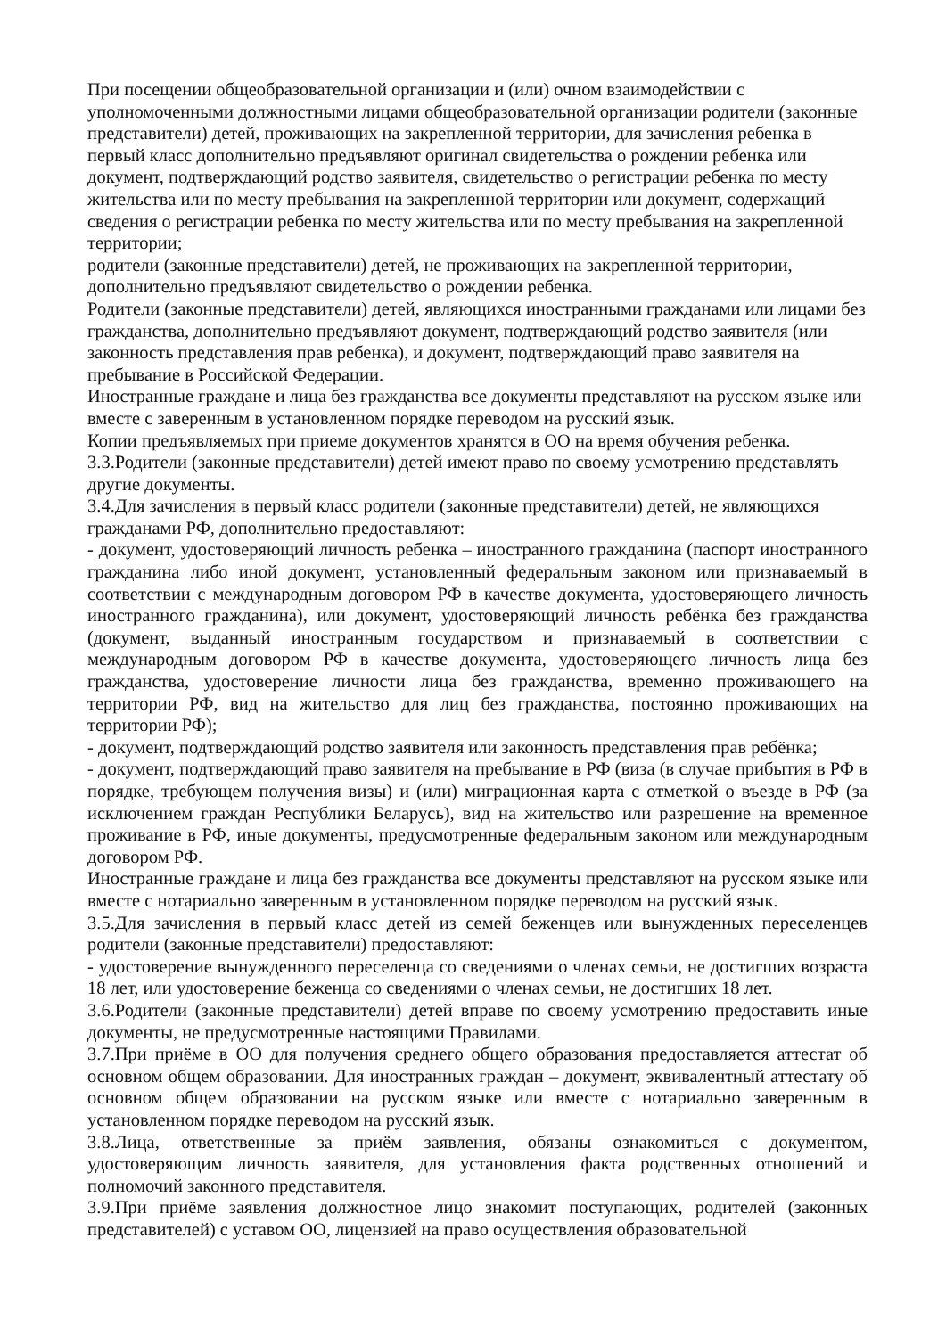При посещении общеобразовательной организации и (или) очном взаимодействии с уполномоченными должностными лицами общеобразовательной организации родители (законные представители) детей, проживающих на закрепленной территории, для зачисления ребенка в первый класс дополнительно предъявляют оригинал свидетельства о рождении ребенка или документ, подтверждающий родство заявителя, свидетельство о регистрации ребенка по месту жительства или по месту пребывания на закрепленной территории или документ, содержащий сведения о регистрации ребенка по месту жительства или по месту пребывания на закрепленной территории;
родители (законные представители) детей, не проживающих на закрепленной территории, дополнительно предъявляют свидетельство о рождении ребенка.
Родители (законные представители) детей, являющихся иностранными гражданами или лицами без гражданства, дополнительно предъявляют документ, подтверждающий родство заявителя (или законность представления прав ребенка), и документ, подтверждающий право заявителя на пребывание в Российской Федерации.
Иностранные граждане и лица без гражданства все документы представляют на русском языке или вместе с заверенным в установленном порядке переводом на русский язык.
Копии предъявляемых при приеме документов хранятся в ОО на время обучения ребенка.
3.3.Родители (законные представители) детей имеют право по своему усмотрению представлять другие документы.
3.4.Для зачисления в первый класс родители (законные представители) детей, не являющихся гражданами РФ, дополнительно предоставляют:
- документ, удостоверяющий личность ребенка – иностранного гражданина (паспорт иностранного гражданина либо иной документ, установленный федеральным законом или признаваемый в соответствии с международным договором РФ в качестве документа, удостоверяющего личность иностранного гражданина), или документ, удостоверяющий личность ребёнка без гражданства (документ, выданный иностранным государством и признаваемый в соответствии с международным договором РФ в качестве документа, удостоверяющего личность лица без гражданства, удостоверение личности лица без гражданства, временно проживающего на территории РФ, вид на жительство для лиц без гражданства, постоянно проживающих на территории РФ);
- документ, подтверждающий родство заявителя или законность представления прав ребёнка;
- документ, подтверждающий право заявителя на пребывание в РФ (виза (в случае прибытия в РФ в порядке, требующем получения визы) и (или) миграционная карта с отметкой о въезде в РФ (за исключением граждан Республики Беларусь), вид на жительство или разрешение на временное проживание в РФ, иные документы, предусмотренные федеральным законом или международным договором РФ.
Иностранные граждане и лица без гражданства все документы представляют на русском языке или вместе с нотариально заверенным в установленном порядке переводом на русский язык.
3.5.Для зачисления в первый класс детей из семей беженцев или вынужденных переселенцев родители (законные представители) предоставляют:
- удостоверение вынужденного переселенца со сведениями о членах семьи, не достигших возраста 18 лет, или удостоверение беженца со сведениями о членах семьи, не достигших 18 лет.
3.6.Родители (законные представители) детей вправе по своему усмотрению предоставить иные документы, не предусмотренные настоящими Правилами.
3.7.При приёме в ОО для получения среднего общего образования предоставляется аттестат об основном общем образовании. Для иностранных граждан – документ, эквивалентный аттестату об основном общем образовании на русском языке или вместе с нотариально заверенным в установленном порядке переводом на русский язык.
3.8.Лица, ответственные за приём заявления, обязаны ознакомиться с документом, удостоверяющим личность заявителя, для установления факта родственных отношений и полномочий законного представителя.
3.9.При приёме заявления должностное лицо знакомит поступающих, родителей (законных представителей) с уставом ОО, лицензией на право осуществления образовательной